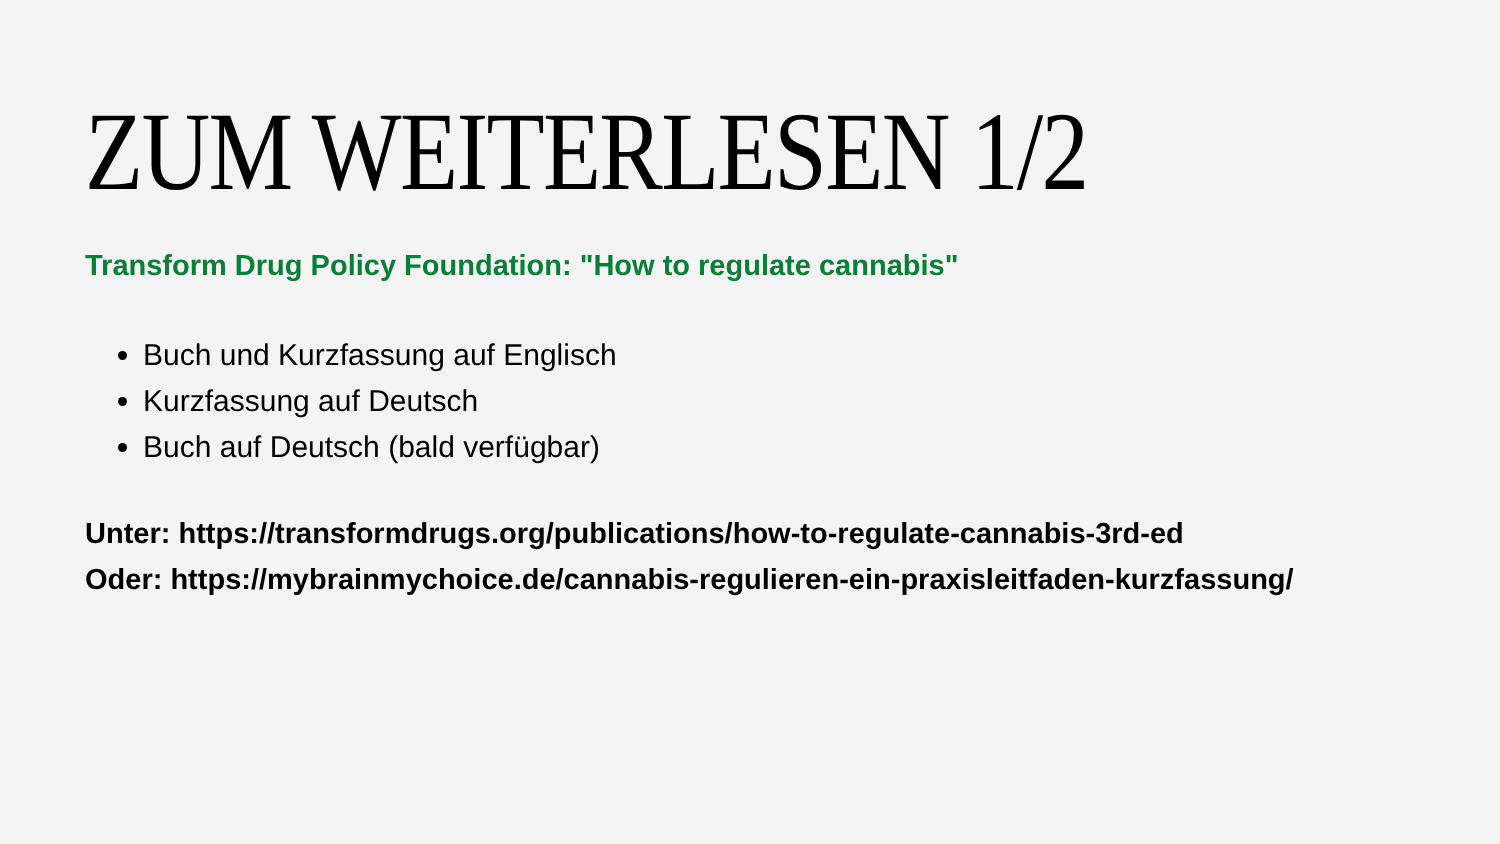ZUM WEITERLESEN 1/2
Transform Drug Policy Foundation: "How to regulate cannabis"
Buch und Kurzfassung auf Englisch
Kurzfassung auf Deutsch
Buch auf Deutsch (bald verfügbar)
Unter: https://transformdrugs.org/publications/how-to-regulate-cannabis-3rd-ed
Oder: https://mybrainmychoice.de/cannabis-regulieren-ein-praxisleitfaden-kurzfassung/